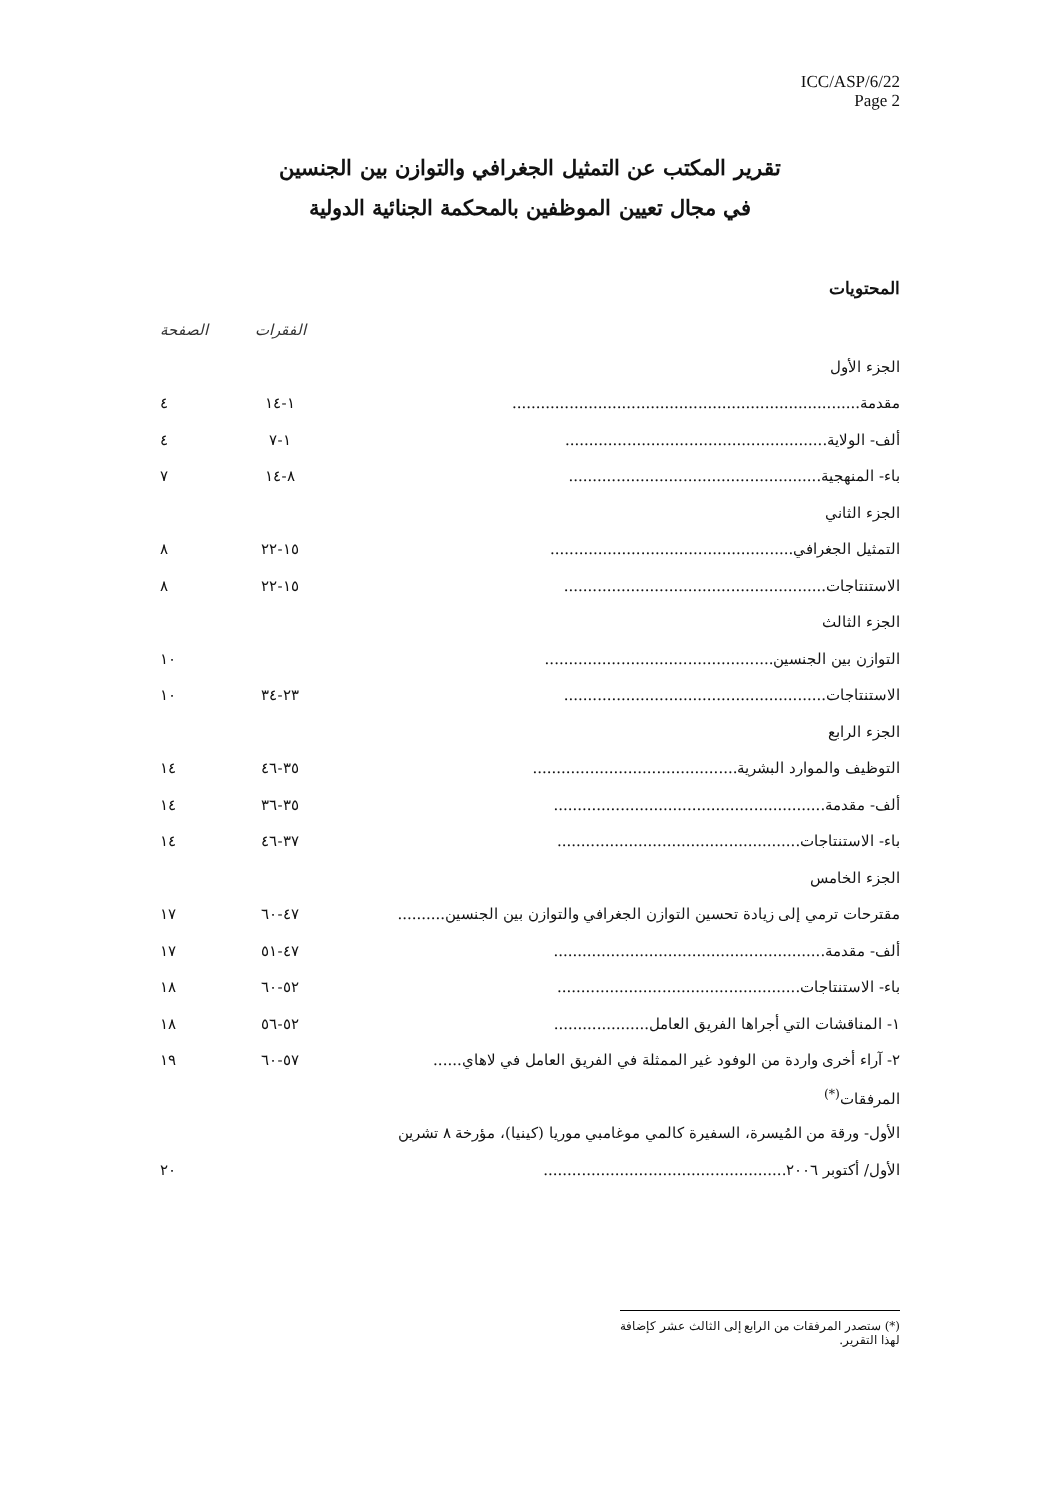ICC/ASP/6/22
Page 2
تقرير المكتب عن التمثيل الجغرافي والتوازن بين الجنسين
في مجال تعيين الموظفين بالمحكمة الجنائية الدولية
المحتويات
| | الفقرات | الصفحة |
| الجزء الأول | | |
| مقدمة......................................................................... | ١-١٤ | ٤ |
| ألف- الولاية....................................................... | ١-٧ | ٤ |
| باء- المنهجية..................................................... | ٨-١٤ | ٧ |
| الجزء الثاني | | |
| التمثيل الجغرافي................................................... | ١٥-٢٢ | ٨ |
| الاستنتاجات....................................................... | ١٥-٢٢ | ٨ |
| الجزء الثالث | | |
| التوازن بين الجنسين................................................ | | ١٠ |
| الاستنتاجات....................................................... | ٢٣-٣٤ | ١٠ |
| الجزء الرابع | | |
| التوظيف والموارد البشرية........................................... | ٣٥-٤٦ | ١٤ |
| ألف- مقدمة......................................................... | ٣٥-٣٦ | ١٤ |
| باء- الاستنتاجات................................................... | ٣٧-٤٦ | ١٤ |
| الجزء الخامس | | |
| مقترحات ترمي إلى زيادة تحسين التوازن الجغرافي والتوازن بين الجنسين.......... | ٤٧-٦٠ | ١٧ |
| ألف- مقدمة......................................................... | ٤٧-٥١ | ١٧ |
| باء- الاستنتاجات................................................... | ٥٢-٦٠ | ١٨ |
| ١- المناقشات التي أجراها الفريق العامل.................... | ٥٢-٥٦ | ١٨ |
| ٢- آراء أخرى واردة من الوفود غير الممثلة في الفريق العامل في لاهاي...... | ٥٧-٦٠ | ١٩ |
| المرفقات<sup>(*)</sup> | | |
| الأول- ورقة من المُيسرة، السفيرة كالمي موغامبي موريا (كينيا)، مؤرخة ٨ تشرين | | |
| الأول/ أكتوبر ٢٠٠٦................................................... | | ٢٠ |
(*) ستصدر المرفقات من الرابع إلى الثالث عشر كإضافة لهذا التقرير.